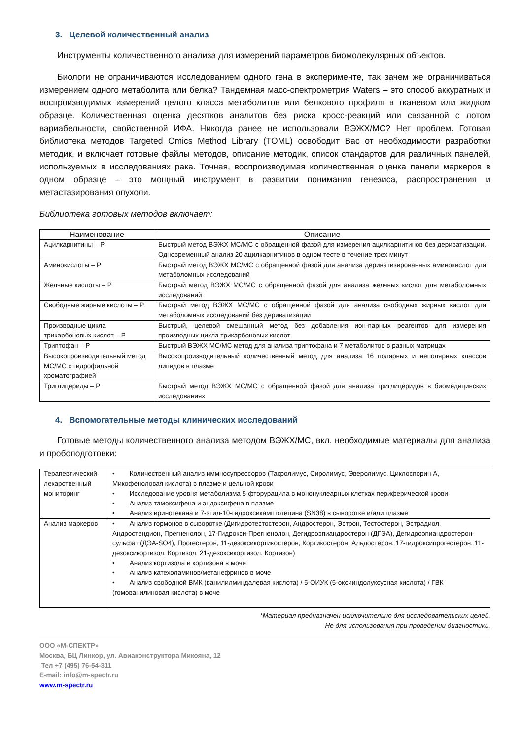3. Целевой количественный анализ
Инструменты количественного анализа для измерений параметров биомолекулярных объектов.
Биологи не ограничиваются исследованием одного гена в эксперименте, так зачем же ограничиваться измерением одного метаболита или белка? Тандемная масс-спектрометрия Waters – это способ аккуратных и воспроизводимых измерений целого класса метаболитов или белкового профиля в тканевом или жидком образце. Количественная оценка десятков аналитов без риска кросс-реакций или связанной с лотом вариабельности, свойственной ИФА. Никогда ранее не использовали ВЭЖХ/МС? Нет проблем. Готовая библиотека методов Targeted Omics Method Library (TOML) освободит Вас от необходимости разработки методик, и включает готовые файлы методов, описание методик, список стандартов для различных панелей, используемых в исследованиях рака. Точная, воспроизводимая количественная оценка панели маркеров в одном образце – это мощный инструмент в развитии понимания генезиса, распространения и метастазирования опухоли.
Библиотека готовых методов включает:
| Наименование | Описание |
| --- | --- |
| Ацилкарнитины – P | Быстрый метод ВЭЖХ МС/МС с обращенной фазой для измерения ацилкарнитинов без дериватизации. Одновременный анализ 20 ацилкарнитинов в одном тесте в течение трех минут |
| Аминокислоты – P | Быстрый метод ВЭЖХ МС/МС с обращенной фазой для анализа дериватизированных аминокислот для метаболомных исследований |
| Желчные кислоты – P | Быстрый метод ВЭЖХ МС/МС с обращенной фазой для анализа желчных кислот для метаболомных исследований |
| Свободные жирные кислоты – P | Быстрый метод ВЭЖХ МС/МС с обращенной фазой для анализа свободных жирных кислот для метаболомных исследований без дериватизации |
| Производные цикла трикарбоновых кислот – P | Быстрый, целевой смешанный метод без добавления ион-парных реагентов для измерения производных цикла трикарбоновых кислот |
| Триптофан – P | Быстрый ВЭЖХ МС/МС метод для анализа триптофана и 7 метаболитов в разных матрицах |
| Высокопроизводительный метод МС/МС с гидрофильной хроматографией | Высокопроизводительный количественный метод для анализа 16 полярных и неполярных классов липидов в плазме |
| Триглицериды – P | Быстрый метод ВЭЖХ МС/МС с обращенной фазой для анализа триглицеридов в биомедицинских исследованиях |
4. Вспомогательные методы клинических исследований
Готовые методы количественного анализа методом ВЭЖХ/МС, вкл. необходимые материалы для анализа и пробоподготовки:
| Терапевтический лекарственный мониторинг | • Количественный анализ иммносупрессоров (Такролимус, Сиролимус, Эверолимус, Циклоспорин А, Микофеноловая кислота) в плазме и цельной крови • Исследование уровня метаболизма 5-фторурацила в мононуклеарных клетках периферической крови • Анализ тамоксифена и эндоксифена в плазме • Анализ иринотекана и 7-этил-10-гидроксикамптотецина (SN38) в сыворотке и/или плазме |
| Анализ маркеров | • Анализ гормонов в сыворотке (Дигидротестостерон, Андростерон, Эстрон, Тестостерон, Эстрадиол, Андростендион, Прегненолон, 17-Гидрокси-Прегненолон, Дегидроэпиандростерон (ДГЭА), Дегидроэпиандростерон-сульфат (ДЭА-SO4), Прогестерон, 11-дезоксикортикостерон, Кортикостерон, Альдостерон, 17-гидроксипрогестерон, 11-дезоксикортизол, Кортизол, 21-дезоксикортизол, Кортизон) • Анализ кортизола и кортизона в моче • Анализ катехоламинов/метанефринов в моче • Анализ свободной ВМК (ванилилминдалевая кислота) / 5-ОИУК (5-оксииндолуксусная кислота) / ГВК (гомованилиновая кислота) в моче |
*Материал предназначен исключительно для исследовательских целей.
Не для использования при проведении диагностики.
ООО «М-СПЕКТР»
Москва, БЦ Линкор, ул. Авиаконструктора Микояна, 12
Тел +7 (495) 76-54-311
E-mail: info@m-spectr.ru
www.m-spectr.ru